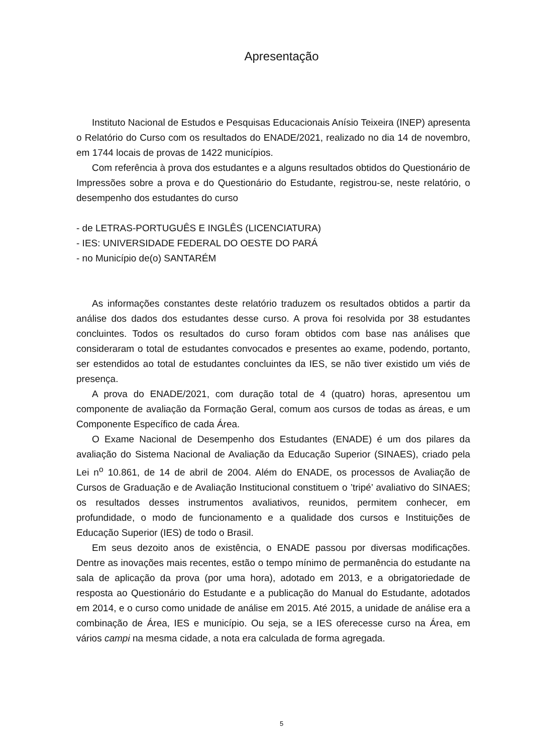Apresentação
Instituto Nacional de Estudos e Pesquisas Educacionais Anísio Teixeira (INEP) apresenta o Relatório do Curso com os resultados do ENADE/2021, realizado no dia 14 de novembro, em 1744 locais de provas de 1422 municípios.
Com referência à prova dos estudantes e a alguns resultados obtidos do Questionário de Impressões sobre a prova e do Questionário do Estudante, registrou-se, neste relatório, o desempenho dos estudantes do curso
- de LETRAS-PORTUGUÊS E INGLÊS (LICENCIATURA)
- IES: UNIVERSIDADE FEDERAL DO OESTE DO PARÁ
- no Município de(o) SANTARÉM
As informações constantes deste relatório traduzem os resultados obtidos a partir da análise dos dados dos estudantes desse curso. A prova foi resolvida por 38 estudantes concluintes. Todos os resultados do curso foram obtidos com base nas análises que consideraram o total de estudantes convocados e presentes ao exame, podendo, portanto, ser estendidos ao total de estudantes concluintes da IES, se não tiver existido um viés de presença.
A prova do ENADE/2021, com duração total de 4 (quatro) horas, apresentou um componente de avaliação da Formação Geral, comum aos cursos de todas as áreas, e um Componente Específico de cada Área.
O Exame Nacional de Desempenho dos Estudantes (ENADE) é um dos pilares da avaliação do Sistema Nacional de Avaliação da Educação Superior (SINAES), criado pela Lei n<sup>o</sup> 10.861, de 14 de abril de 2004. Além do ENADE, os processos de Avaliação de Cursos de Graduação e de Avaliação Institucional constituem o ’tripé’ avaliativo do SINAES; os resultados desses instrumentos avaliativos, reunidos, permitem conhecer, em profundidade, o modo de funcionamento e a qualidade dos cursos e Instituições de Educação Superior (IES) de todo o Brasil.
Em seus dezoito anos de existência, o ENADE passou por diversas modificações. Dentre as inovações mais recentes, estão o tempo mínimo de permanência do estudante na sala de aplicação da prova (por uma hora), adotado em 2013, e a obrigatoriedade de resposta ao Questionário do Estudante e a publicação do Manual do Estudante, adotados em 2014, e o curso como unidade de análise em 2015. Até 2015, a unidade de análise era a combinação de Área, IES e município. Ou seja, se a IES oferecesse curso na Área, em vários campi na mesma cidade, a nota era calculada de forma agregada.
5